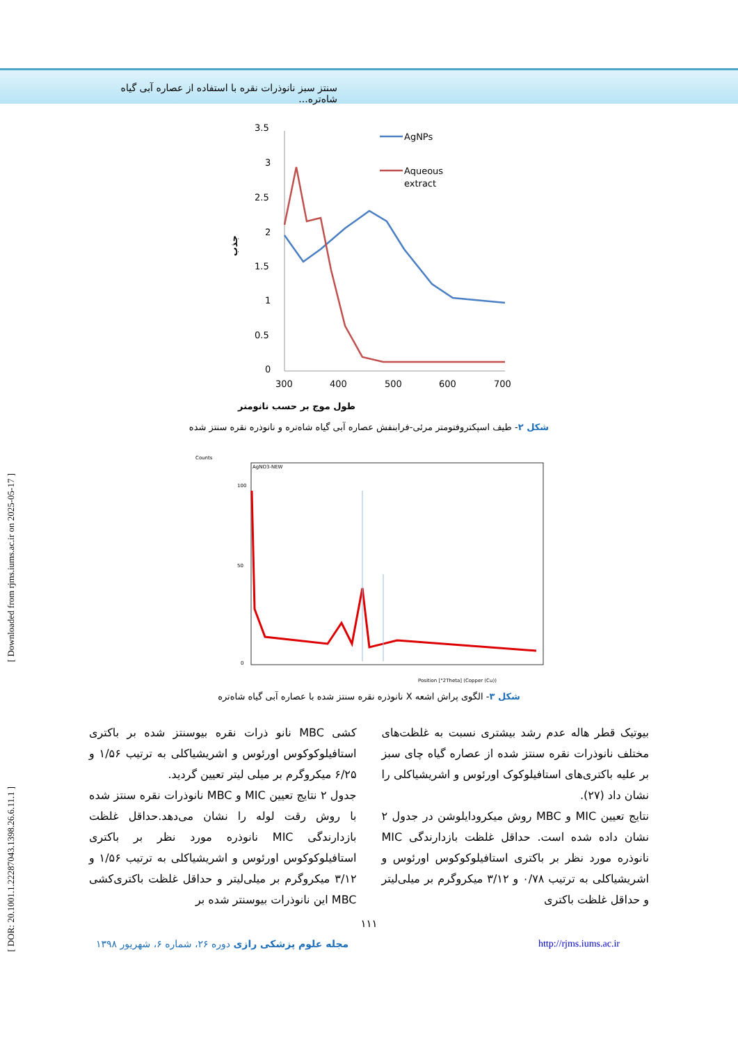سنتز سبز نانوذرات نقره با استفاده از عصاره آبی گیاه شاه‌تره...
[ Downloaded from rjms.iums.ac.ir on 2025-05-17 ]
[ DOR: 20.1001.1.22287043.1398.26.6.11.1 ]
3.5
3
2.5
2
1.5
1
0.5
0
300
400
500
600
700
طول موج بر حسب نانومتر
جذب
AgNPs
Aqueous
extract
شکل ۲- طیف اسپکتروفتومتر مرئی-فرابنفش عصاره آبی گیاه شاه‌تره و نانوذره نقره سنتز شده
Counts
AgNO3-NEW
100
50
0
Position [°2Theta] (Copper (Cu))
شکل ۳- الگوی پراش اشعه X نانوذره نقره سنتز شده با عصاره آبی گیاه شاه‌تره
بیوتیک قطر هاله عدم رشد بیشتری نسبت به غلظت‌های مختلف نانوذرات نقره سنتز شده از عصاره گیاه چای سبز بر علیه باکتری‌های استافیلوکوک اورئوس و اشریشیاکلی را نشان داد (۲۷).
نتایج تعیین MIC و MBC روش میکرودایلوشن در جدول ۲ نشان داده شده است. حداقل غلظت بازدارندگی MIC نانوذره مورد نظر بر باکتری استافیلوکوکوس اورئوس و اشریشیاکلی به ترتیب ۰/۷۸ و ۳/۱۲ میکروگرم بر میلی‌لیتر و حداقل غلظت باکتری
کشی MBC نانو ذرات نقره بیوسنتز شده بر باکتری استافیلوکوکوس اورئوس و اشریشیاکلی به ترتیب ۱/۵۶ و ۶/۲۵ میکروگرم بر میلی لیتر تعیین گردید.
جدول ۲ نتایج تعیین MIC و MBC نانوذرات نقره سنتز شده با روش رقت لوله را نشان می‌دهد.حداقل غلظت بازدارندگی MIC نانوذره مورد نظر بر باکتری استافیلوکوکوس اورئوس و اشریشیاکلی به ترتیب ۱/۵۶ و ۳/۱۲ میکروگرم بر میلی‌لیتر و حداقل غلظت باکتری‌کشی MBC این نانوذرات بیوسنتر شده بر
۱۱۱
مجله علوم پزشکی رازی دوره ۲۶، شماره ۶، شهریور ۱۳۹۸ http://rjms.iums.ac.ir